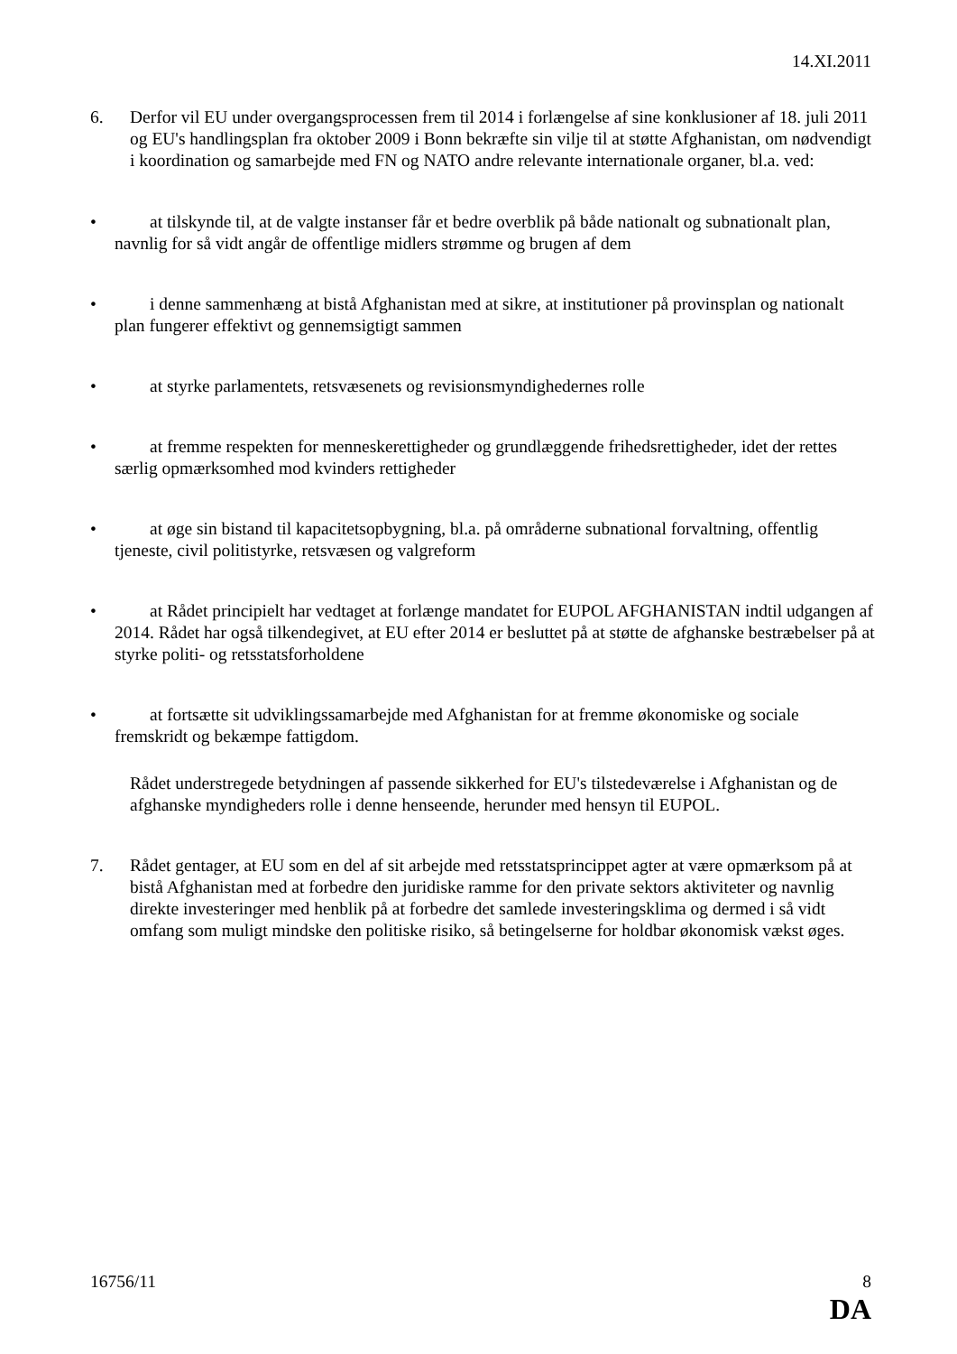14.XI.2011
6. Derfor vil EU under overgangsprocessen frem til 2014 i forlængelse af sine konklusioner af 18. juli 2011 og EU's handlingsplan fra oktober 2009 i Bonn bekræfte sin vilje til at støtte Afghanistan, om nødvendigt i koordination og samarbejde med FN og NATO andre relevante internationale organer, bl.a. ved:
• at tilskynde til, at de valgte instanser får et bedre overblik på både nationalt og subnationalt plan, navnlig for så vidt angår de offentlige midlers strømme og brugen af dem
• i denne sammenhæng at bistå Afghanistan med at sikre, at institutioner på provinsplan og nationalt plan fungerer effektivt og gennemsigtigt sammen
• at styrke parlamentets, retsvæsenets og revisionsmyndighedernes rolle
• at fremme respekten for menneskerettigheder og grundlæggende frihedsrettigheder, idet der rettes særlig opmærksomhed mod kvinders rettigheder
• at øge sin bistand til kapacitetsopbygning, bl.a. på områderne subnational forvaltning, offentlig tjeneste, civil politistyrke, retsvæsen og valgreform
• at Rådet principielt har vedtaget at forlænge mandatet for EUPOL AFGHANISTAN indtil udgangen af 2014. Rådet har også tilkendegivet, at EU efter 2014 er besluttet på at støtte de afghanske bestræbelser på at styrke politi- og retsstatsforholdene
• at fortsætte sit udviklingssamarbejde med Afghanistan for at fremme økonomiske og sociale fremskridt og bekæmpe fattigdom.
Rådet understregede betydningen af passende sikkerhed for EU's tilstedeværelse i Afghanistan og de afghanske myndigheders rolle i denne henseende, herunder med hensyn til EUPOL.
7. Rådet gentager, at EU som en del af sit arbejde med retsstatsprincippet agter at være opmærksom på at bistå Afghanistan med at forbedre den juridiske ramme for den private sektors aktiviteter og navnlig direkte investeringer med henblik på at forbedre det samlede investeringsklima og dermed i så vidt omfang som muligt mindske den politiske risiko, så betingelserne for holdbar økonomisk vækst øges.
16756/11 8
DA